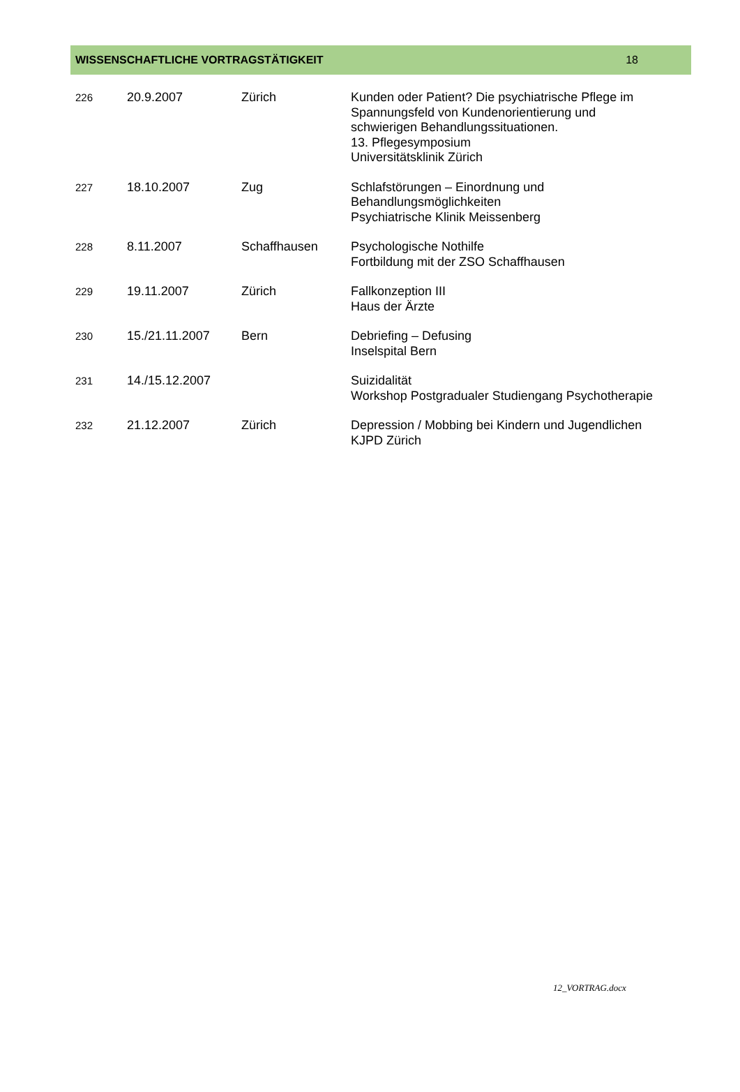WISSENSCHAFTLICHE VORTRAGSTÄTIGKEIT 18
| 226 | 20.9.2007 | Zürich | Kunden oder Patient? Die psychiatrische Pflege im Spannungsfeld von Kundenorientierung und schwierigen Behandlungssituationen. 13. Pflegesymposium Universitätsklinik Zürich |
| 227 | 18.10.2007 | Zug | Schlafstörungen – Einordnung und Behandlungsmöglichkeiten Psychiatrische Klinik Meissenberg |
| 228 | 8.11.2007 | Schaffhausen | Psychologische Nothilfe Fortbildung mit der ZSO Schaffhausen |
| 229 | 19.11.2007 | Zürich | Fallkonzeption III Haus der Ärzte |
| 230 | 15./21.11.2007 | Bern | Debriefing – Defusing Inselspital Bern |
| 231 | 14./15.12.2007 | | Suizidalität Workshop Postgradualer Studiengang Psychotherapie |
| 232 | 21.12.2007 | Zürich | Depression / Mobbing bei Kindern und Jugendlichen KJPD Zürich |
12_VORTRAG.docx